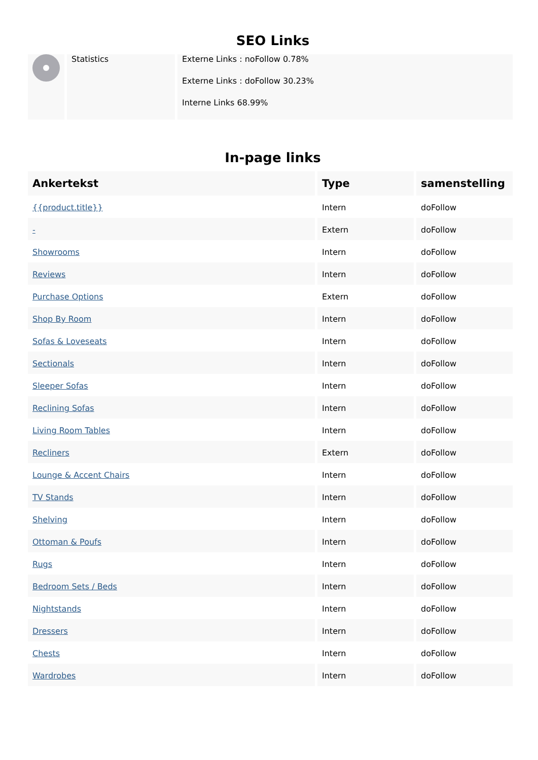SEO Links
| | Statistics | Externe Links : noFollow 0.78% Externe Links : doFollow 30.23% Interne Links 68.99% |
In-page links
| Ankertekst | Type | samenstelling |
| --- | --- | --- |
| {{product.title}} | Intern | doFollow |
| - | Extern | doFollow |
| Showrooms | Intern | doFollow |
| Reviews | Intern | doFollow |
| Purchase Options | Extern | doFollow |
| Shop By Room | Intern | doFollow |
| Sofas & Loveseats | Intern | doFollow |
| Sectionals | Intern | doFollow |
| Sleeper Sofas | Intern | doFollow |
| Reclining Sofas | Intern | doFollow |
| Living Room Tables | Intern | doFollow |
| Recliners | Extern | doFollow |
| Lounge & Accent Chairs | Intern | doFollow |
| TV Stands | Intern | doFollow |
| Shelving | Intern | doFollow |
| Ottoman & Poufs | Intern | doFollow |
| Rugs | Intern | doFollow |
| Bedroom Sets / Beds | Intern | doFollow |
| Nightstands | Intern | doFollow |
| Dressers | Intern | doFollow |
| Chests | Intern | doFollow |
| Wardrobes | Intern | doFollow |